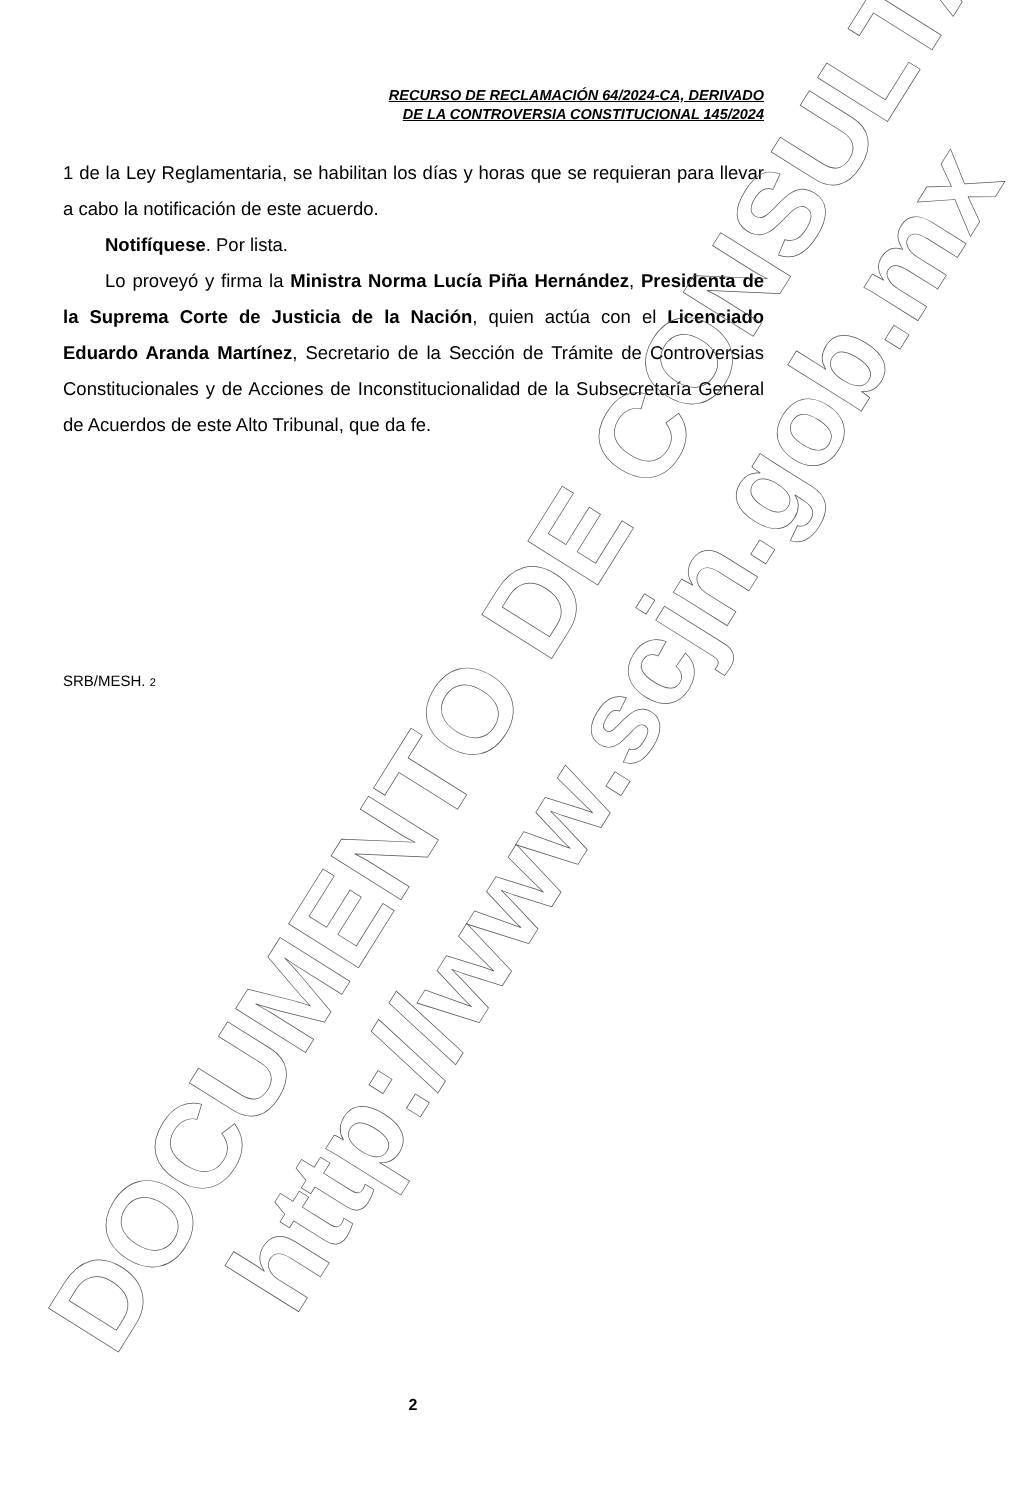RECURSO DE RECLAMACIÓN 64/2024-CA, DERIVADO
DE LA CONTROVERSIA CONSTITUCIONAL 145/2024
1 de la Ley Reglamentaria, se habilitan los días y horas que se requieran para llevar a cabo la notificación de este acuerdo.
Notifíquese. Por lista.
Lo proveyó y firma la Ministra Norma Lucía Piña Hernández, Presidenta de la Suprema Corte de Justicia de la Nación, quien actúa con el Licenciado Eduardo Aranda Martínez, Secretario de la Sección de Trámite de Controversias Constitucionales y de Acciones de Inconstitucionalidad de la Subsecretaría General de Acuerdos de este Alto Tribunal, que da fe.
SRB/MESH. 2
2 DOCUMENTO DE CONSULTA http://www.scjn.gob.mx